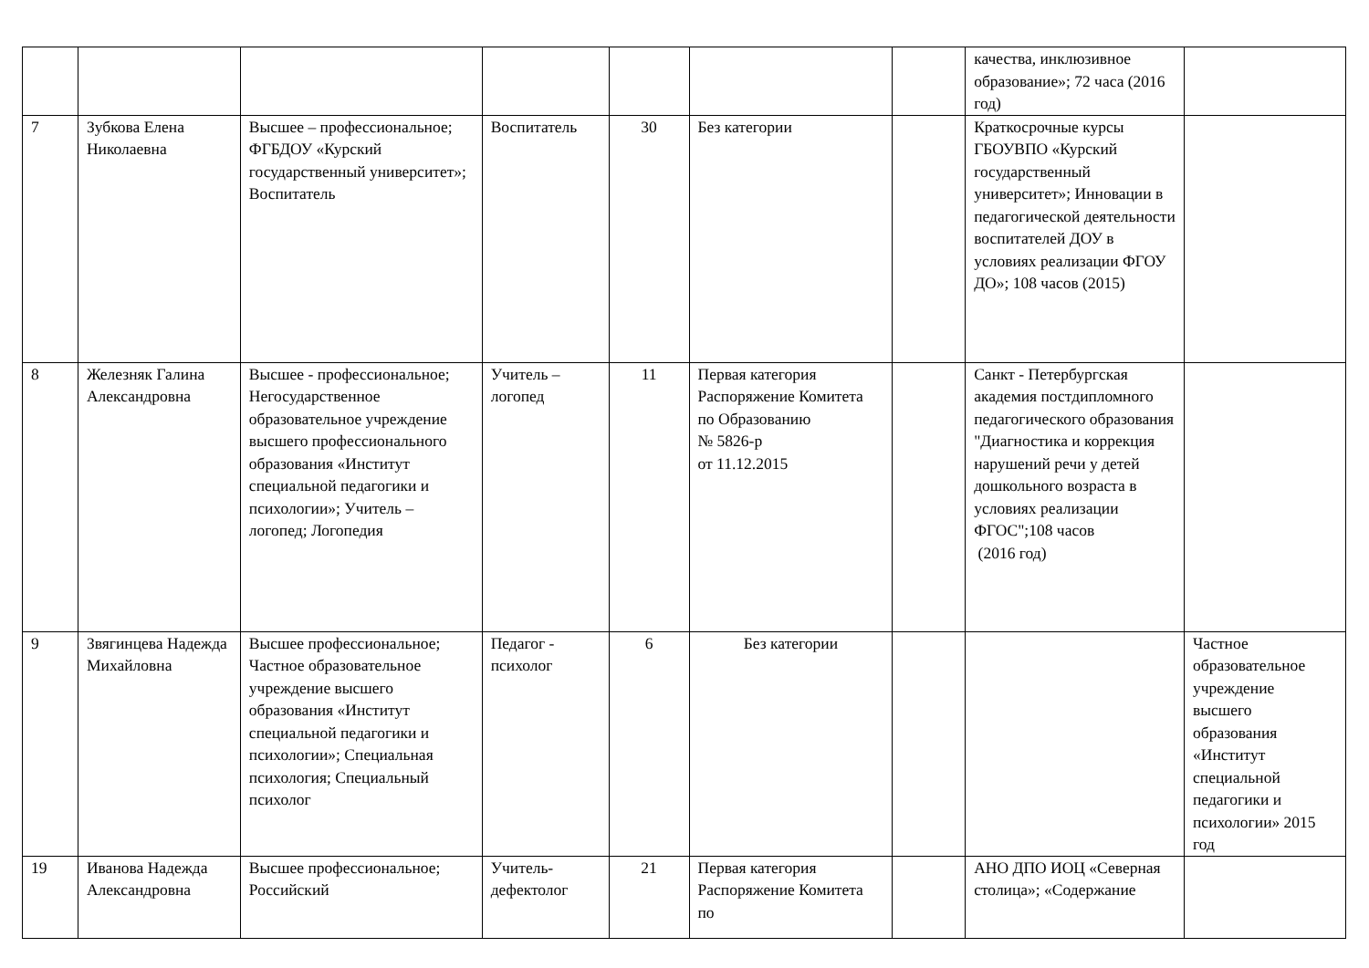| | | | | | | | качества, инклюзивное образование»; 72 часа (2016 год) | |
| 7 | Зубкова Елена Николаевна | Высшее – профессиональное; ФГБДОУ «Курский государственный университет»; Воспитатель | Воспитатель | 30 | Без категории | | Краткосрочные курсы ГБОУВПО «Курский государственный университет»; Инновации в педагогической деятельности воспитателей ДОУ в условиях реализации ФГОУ ДО»; 108 часов (2015) | |
| 8 | Железняк Галина Александровна | Высшее - профессиональное; Негосударственное образовательное учреждение высшего профессионального образования «Институт специальной педагогики и психологии»; Учитель – логопед; Логопедия | Учитель – логопед | 11 | Первая категория Распоряжение Комитета по Образованию № 5826-р от 11.12.2015 | | Санкт - Петербургская академия постдипломного педагогического образования "Диагностика и коррекция нарушений речи у детей дошкольного возраста в условиях реализации ФГОС";108 часов (2016 год) | |
| 9 | Звягинцева Надежда Михайловна | Высшее профессиональное; Частное образовательное учреждение высшего образования «Институт специальной педагогики и психологии»; Специальная психология; Специальный психолог | Педагог - психолог | 6 | Без категории | | | Частное образовательное учреждение высшего образования «Институт специальной педагогики и психологии» 2015 год |
| 19 | Иванова Надежда Александровна | Высшее профессиональное; Российский | Учитель-дефектолог | 21 | Первая категория Распоряжение Комитета по | | АНО ДПО ИОЦ «Северная столица»; «Содержание | |